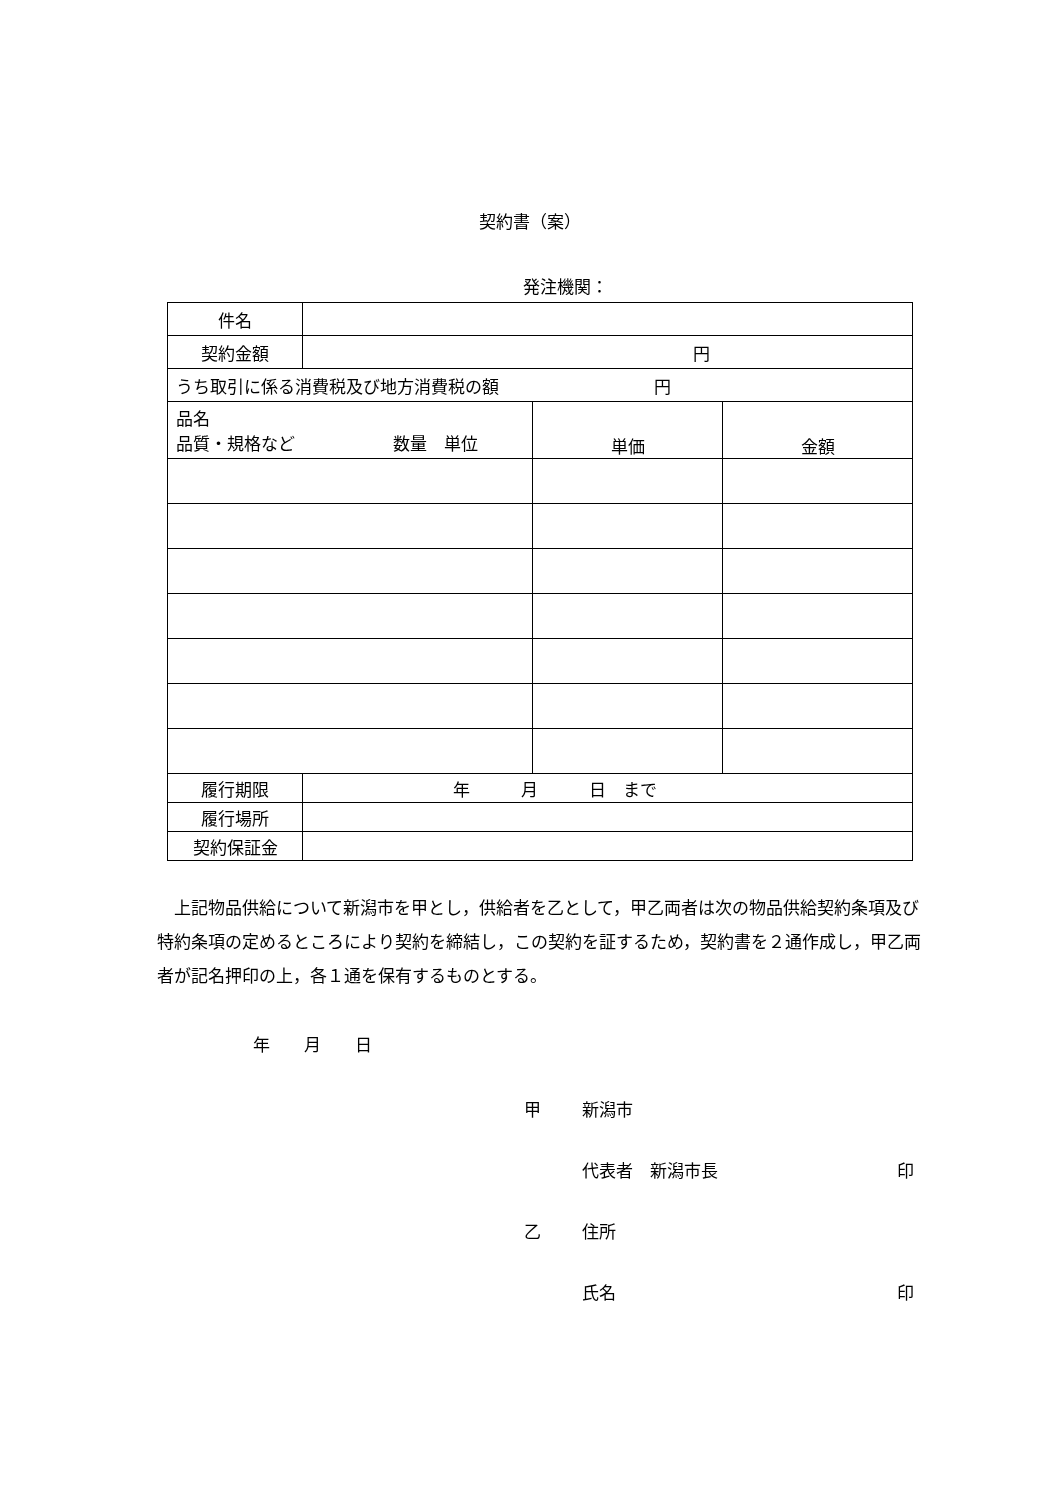契約書（案）
発注機関：
| 件名 | | | |
| 契約金額 | 円 | | |
| うち取引に係る消費税及び地方消費税の額 円 | | | |
| 品名 品質・規格など 数量 単位 | | 単価 | 金額 |
| 履行期限 | 年 月 日 まで | | |
| 履行場所 | | | |
| 契約保証金 | | | |
上記物品供給について新潟市を甲とし，供給者を乙として，甲乙両者は次の物品供給契約条項及び特約条項の定めるところにより契約を締結し，この契約を証するため，契約書を２通作成し，甲乙両者が記名押印の上，各１通を保有するものとする。
年　　月　　日
甲 新潟市
代表者　新潟市長 印
乙 住所
氏名 印